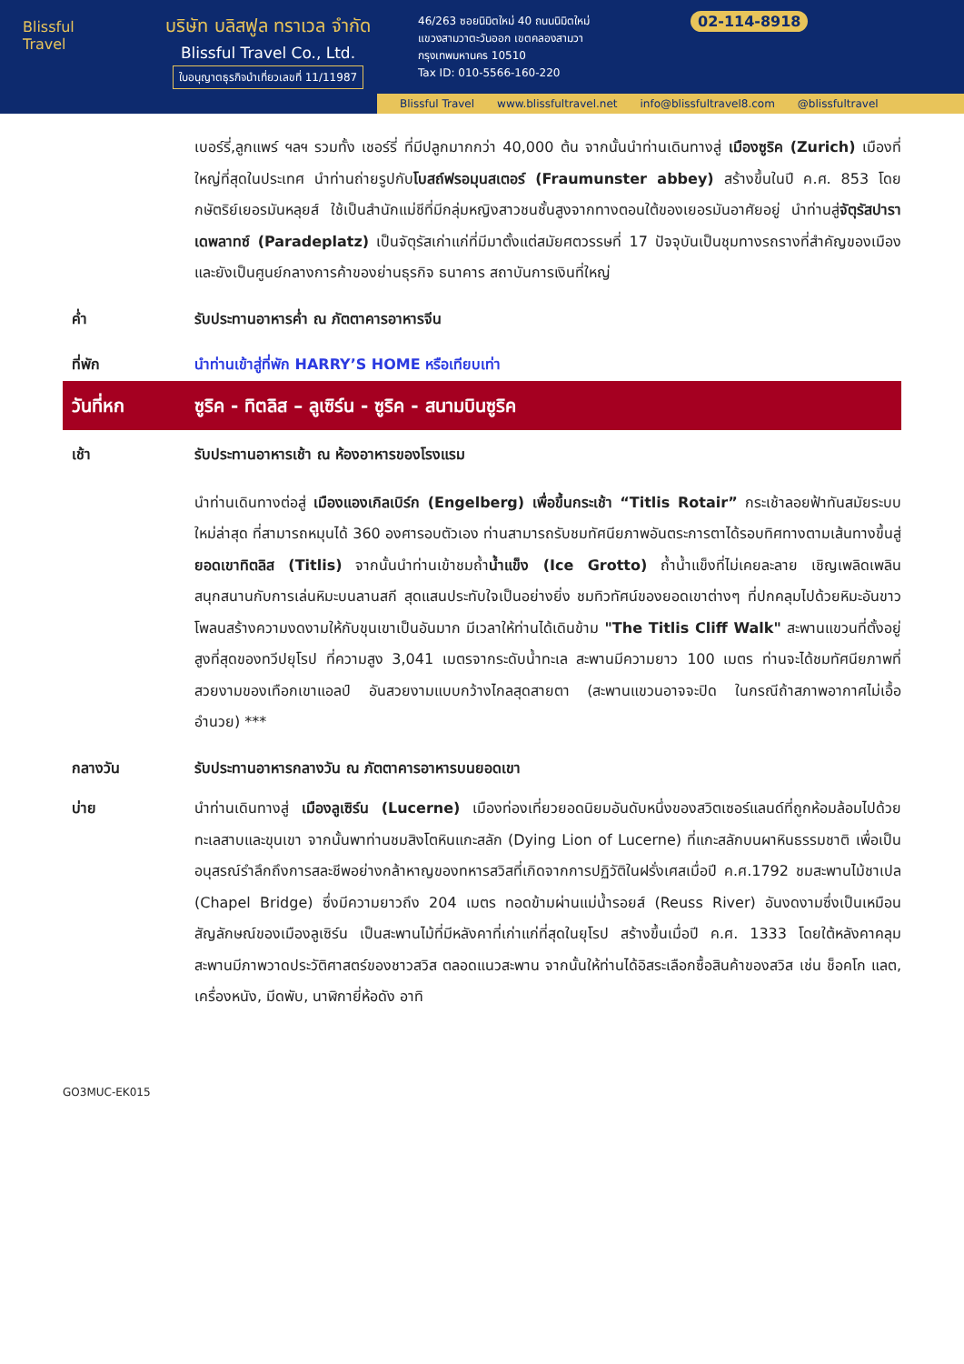Blissful
Travel
บริษัท บลิสฟูล ทราเวล จำกัด
Blissful Travel Co., Ltd.
ใบอนุญาตธุรกิจนำเที่ยวเลขที่ 11/11987
46/263 ซอยนิมิตใหม่ 40 ถนนนิมิตใหม่
แขวงสามวาตะวันออก เขตคลองสามวา
กรุงเทพมหานคร 10510
Tax ID: 010-5566-160-220
02-114-8918
Blissful Travel www.blissfultravel.net info@blissfultravel8.com @blissfultravel
เบอร์รี่,ลูกแพร์ ฯลฯ รวมทั้ง เชอร์รี่ ที่มีปลูกมากกว่า 40,000 ต้น จากนั้นนำท่านเดินทางสู่ เมืองซูริค (Zurich) เมืองที่ใหญ่ที่สุดในประเทศ นำท่านถ่ายรูปกับโบสถ์ฟรอมุนสเตอร์ (Fraumunster abbey) สร้างขึ้นในปี ค.ศ. 853 โดยกษัตริย์เยอรมันหลุยส์ ใช้เป็นสำนักแม่ชีที่มีกลุ่มหญิงสาวชนชั้นสูงจากทางตอนใต้ของเยอรมันอาศัยอยู่ นำท่านสู่จัตุรัสปาราเดพลาทซ์ (Paradeplatz) เป็นจัตุรัสเก่าแก่ที่มีมาตั้งแต่สมัยศตวรรษที่ 17 ปัจจุบันเป็นชุมทางรถรางที่สำคัญของเมืองและยังเป็นศูนย์กลางการค้าของย่านธุรกิจ ธนาคาร สถาบันการเงินที่ใหญ่
ค่ำ รับประทานอาหารค่ำ ณ ภัตตาคารอาหารจีน
ที่พัก นำท่านเข้าสู่ที่พัก HARRY’S HOME หรือเทียบเท่า
วันที่หก ซูริค - ทิตลิส – ลูเซิร์น - ซูริค - สนามบินซูริค
เช้า รับประทานอาหารเช้า ณ ห้องอาหารของโรงแรม
นำท่านเดินทางต่อสู่ เมืองแองเกิลเบิร์ก (Engelberg) เพื่อขึ้นกระเช้า “Titlis Rotair” กระเช้าลอยฟ้าทันสมัยระบบใหม่ล่าสุด ที่สามารถหมุนได้ 360 องศารอบตัวเอง ท่านสามารถรับชมทัศนียภาพอันตระการตาได้รอบทิศทางตามเส้นทางขึ้นสู่ ยอดเขาทิตลิส (Titlis) จากนั้นนำท่านเข้าชมถ้ำน้ำแข็ง (Ice Grotto) ถ้ำน้ำแข็งที่ไม่เคยละลาย เชิญเพลิดเพลินสนุกสนานกับการเล่นหิมะบนลานสกี สุดแสนประทับใจเป็นอย่างยิ่ง ชมทิวทัศน์ของยอดเขาต่างๆ ที่ปกคลุมไปด้วยหิมะอันขาวโพลนสร้างความงดงามให้กับขุนเขาเป็นอันมาก มีเวลาให้ท่านได้เดินข้าม "The Titlis Cliff Walk" สะพานแขวนที่ตั้งอยู่สูงที่สุดของทวีปยุโรป ที่ความสูง 3,041 เมตรจากระดับน้ำทะเล สะพานมีความยาว 100 เมตร ท่านจะได้ชมทัศนียภาพที่สวยงามของเทือกเขาแอลป์ อันสวยงามแบบกว้างไกลสุดสายตา (สะพานแขวนอาจจะปิด ในกรณีถ้าสภาพอากาศไม่เอื้ออำนวย) ***
กลางวัน รับประทานอาหารกลางวัน ณ ภัตตาคารอาหารบนยอดเขา
บ่าย นำท่านเดินทางสู่ เมืองลูเซิร์น (Lucerne) เมืองท่องเที่ยวยอดนิยมอันดับหนึ่งของสวิตเซอร์แลนด์ที่ถูกห้อมล้อมไปด้วยทะเลสาบและขุนเขา จากนั้นพาท่านชมสิงโตหินแกะสลัก (Dying Lion of Lucerne) ที่แกะสลักบนผาหินธรรมชาติ เพื่อเป็นอนุสรณ์รำลึกถึงการสละชีพอย่างกล้าหาญของทหารสวิสที่เกิดจากการปฏิวัติในฝรั่งเศสเมื่อปี ค.ศ.1792 ชมสะพานไม้ชาเปล (Chapel Bridge) ซึ่งมีความยาวถึง 204 เมตร ทอดข้ามผ่านแม่น้ำรอยส์ (Reuss River) อันงดงามซึ่งเป็นเหมือนสัญลักษณ์ของเมืองลูเซิร์น เป็นสะพานไม้ที่มีหลังคาที่เก่าแก่ที่สุดในยุโรป สร้างขึ้นเมื่อปี ค.ศ. 1333 โดยใต้หลังคาคลุมสะพานมีภาพวาดประวัติศาสตร์ของชาวสวิส ตลอดแนวสะพาน จากนั้นให้ท่านได้อิสระเลือกซื้อสินค้าของสวิส เช่น ช็อคโก แลต, เครื่องหนัง, มีดพับ, นาฬิกายี่ห้อดัง อาทิ
GO3MUC-EK015